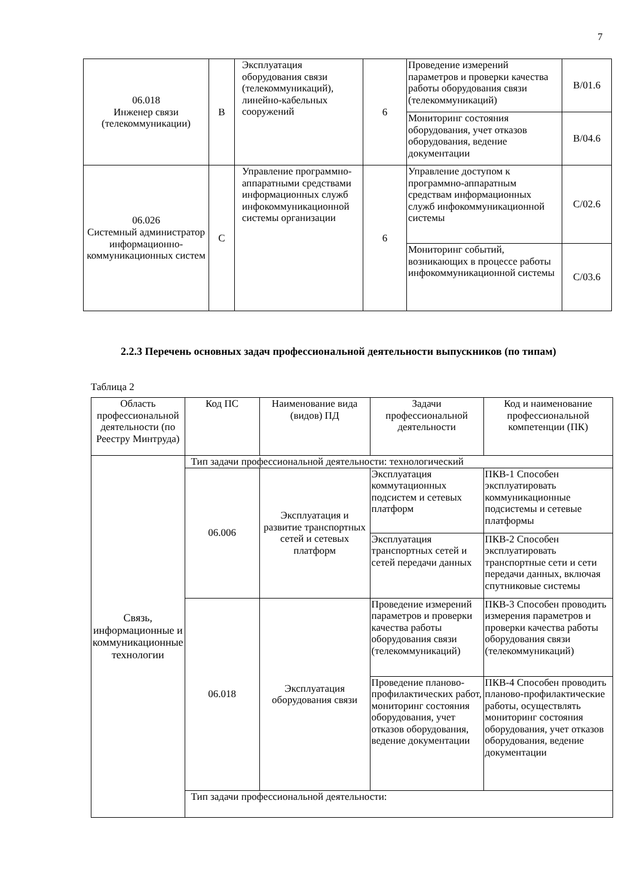7
| 06.018 Инженер связи (телекоммуникации) | B | Эксплуатация оборудования связи (телекоммуникаций), линейно-кабельных сооружений | 6 | Проведение измерений параметров и проверки качества работы оборудования связи (телекоммуникаций) | B/01.6 |
| | | | | Мониторинг состояния оборудования, учет отказов оборудования, ведение документации | B/04.6 |
| 06.026 Системный администратор информационно-коммуникационных систем | C | Управление программно-аппаратными средствами информационных служб инфокоммуникационной системы организации | 6 | Управление доступом к программно-аппаратным средствам информационных служб инфокоммуникационной системы | C/02.6 |
| | | | | Мониторинг событий, возникающих в процессе работы инфокоммуникационной системы | C/03.6 |
2.2.3 Перечень основных задач профессиональной деятельности выпускников (по типам)
Таблица 2
| Область профессиональной деятельности (по Реестру Минтруда) | Код ПС | Наименование вида (видов) ПД | Задачи профессиональной деятельности | Код и наименование профессиональной компетенции (ПК) |
| Связь, информационные и коммуникационные технологии | Тип задачи профессиональной деятельности: технологический | | | |
| | 06.006 | Эксплуатация и развитие транспортных сетей и сетевых платформ | Эксплуатация коммутационных подсистем и сетевых платформ | ПКВ-1 Способен эксплуатировать коммуникационные подсистемы и сетевые платформы |
| | | | Эксплуатация транспортных сетей и сетей передачи данных | ПКВ-2 Способен эксплуатировать транспортные сети и сети передачи данных, включая спутниковые системы |
| | 06.018 | Эксплуатация оборудования связи | Проведение измерений параметров и проверки качества работы оборудования связи (телекоммуникаций) | ПКВ-3 Способен проводить измерения параметров и проверки качества работы оборудования связи (телекоммуникаций) |
| | | | Проведение планово-профилактических работ, мониторинг состояния оборудования, учет отказов оборудования, ведение документации | ПКВ-4 Способен проводить планово-профилактические работы, осуществлять мониторинг состояния оборудования, учет отказов оборудования, ведение документации |
| | Тип задачи профессиональной деятельности: | | | |